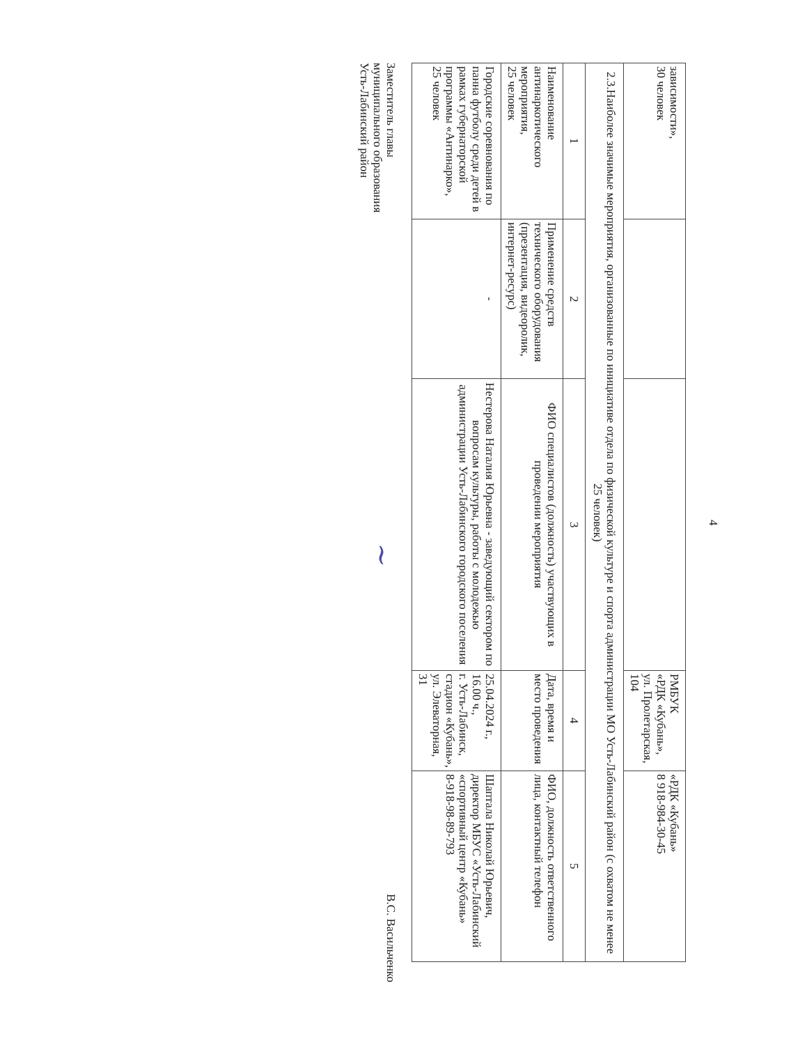4
| зависимости», 30 человек | | | РМБУК «РДК «Кубань», ул. Пролетарская, 104 | «РДК «Кубань» 8 918-984-30-45 |
| 2.3.Наиболее значимые мероприятия, организованные по инициативе отдела по физической культуре и спорта администрации МО Усть-Лабинский район (с охватом не менее 25 человек) | | | | |
| 1 | 2 | 3 | 4 | 5 |
| Наименование антинаркотического мероприятия, 25 человек | Применение средств технического оборудования (презентация, видеоролик, интернет-ресурс) | ФИО специалистов (должность) участвующих в проведении мероприятия | Дата, время и место проведения | ФИО, должность ответственного лица, контактный телефон |
| Городские соревнования по панна футболу среди детей в рамках губернаторской программы «Антинарко», 25 человек | - | Нестерова Наталия Юрьевна - заведующий сектором по вопросам культуры, работы с молодежью администрации Усть-Лабинского городского поселения | 25.04.2024 г., 16.00 ч., г. Усть-Лабинск, стадион «Кубань», ул. Элеваторная, 31 | Шаптала Николай Юрьевич, директор МБУС «Усть-Лабинский «спортивный центр «Кубань» 8-918-98-89-793 |
Заместитель главы
муниципального образования
Усть-Лабинский район
~
В.С. Васильченко